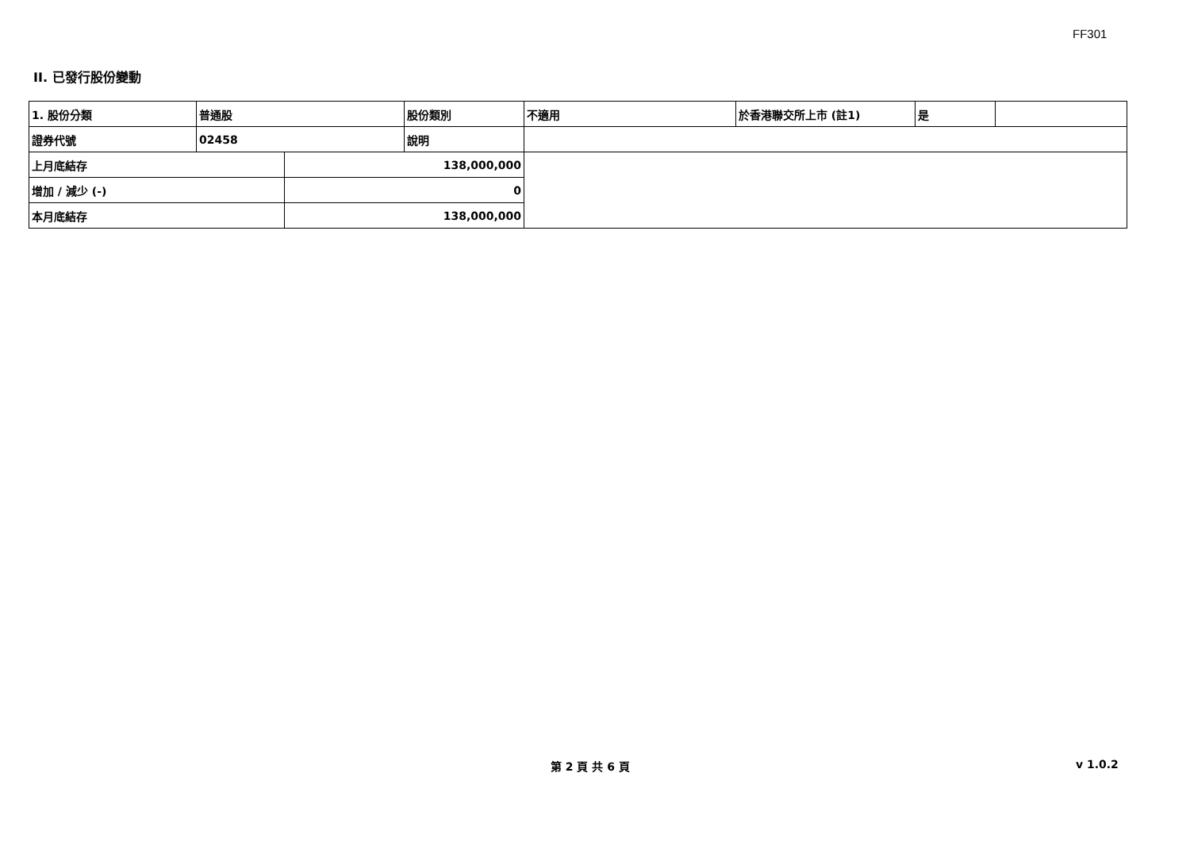FF301
II. 已發行股份變動
| 1. 股份分類 | 普通股 | | 股份類別 | 不適用 | 於香港聯交所上市 (註1) | 是 | |
| 證券代號 | 02458 | | 說明 | | | | |
| 上月底結存 | | 138,000,000 | | | | | |
| 增加 / 減少 (-) | | 0 | | | | | |
| 本月底結存 | | 138,000,000 | | | | | |
第 2 頁 共 6 頁 v 1.0.2